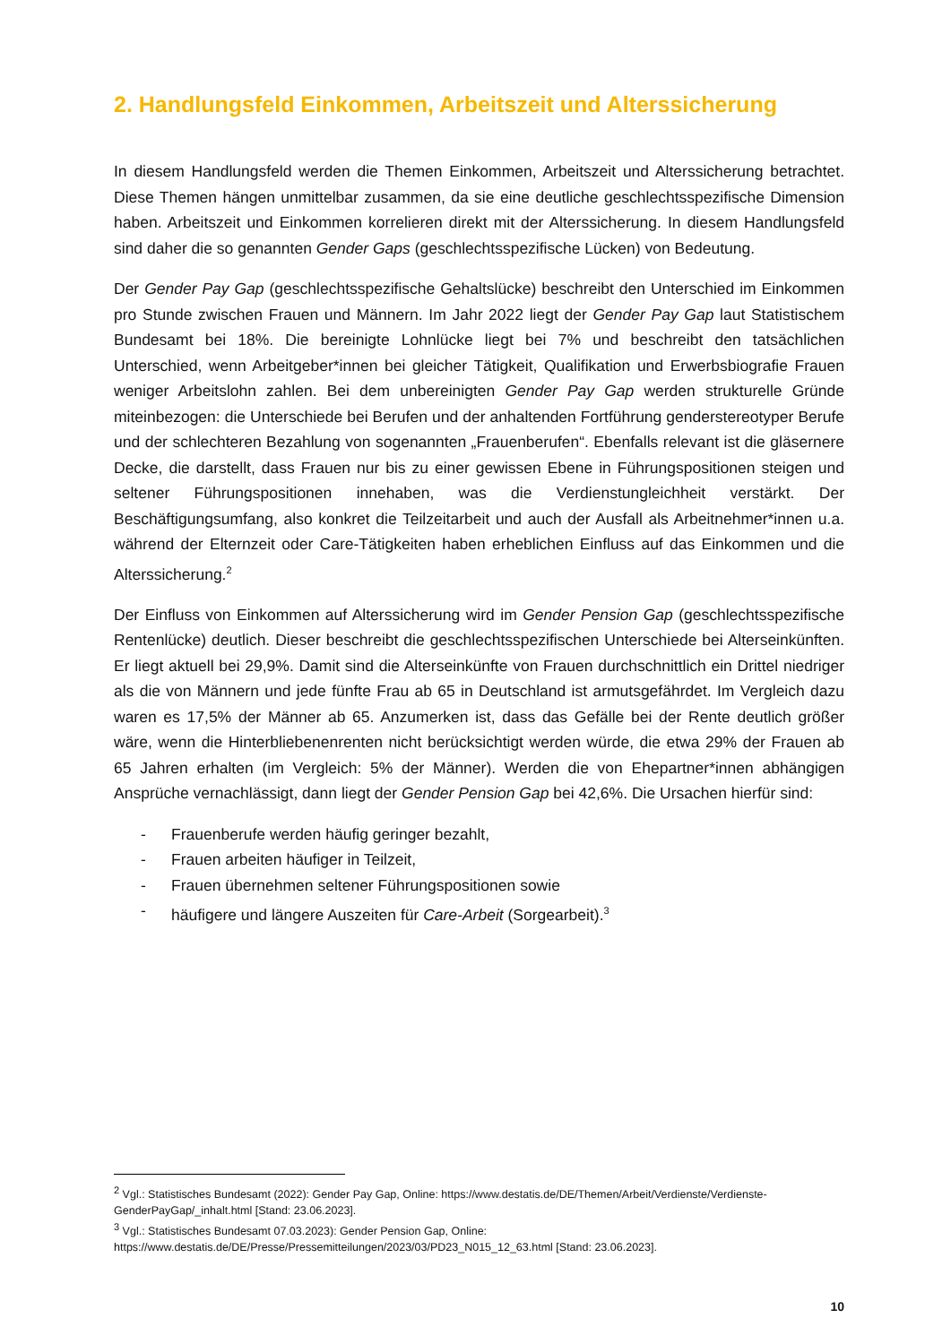2. Handlungsfeld Einkommen, Arbeitszeit und Alterssicherung
In diesem Handlungsfeld werden die Themen Einkommen, Arbeitszeit und Alterssicherung betrachtet. Diese Themen hängen unmittelbar zusammen, da sie eine deutliche geschlechtsspezifische Dimension haben. Arbeitszeit und Einkommen korrelieren direkt mit der Alterssicherung. In diesem Handlungsfeld sind daher die so genannten Gender Gaps (geschlechtsspezifische Lücken) von Bedeutung.
Der Gender Pay Gap (geschlechtsspezifische Gehaltslücke) beschreibt den Unterschied im Einkommen pro Stunde zwischen Frauen und Männern. Im Jahr 2022 liegt der Gender Pay Gap laut Statistischem Bundesamt bei 18%. Die bereinigte Lohnlücke liegt bei 7% und beschreibt den tatsächlichen Unterschied, wenn Arbeitgeber*innen bei gleicher Tätigkeit, Qualifikation und Erwerbsbiografie Frauen weniger Arbeitslohn zahlen. Bei dem unbereinigten Gender Pay Gap werden strukturelle Gründe miteinbezogen: die Unterschiede bei Berufen und der anhaltenden Fortführung genderstereotyper Berufe und der schlechteren Bezahlung von sogenannten „Frauenberufen“. Ebenfalls relevant ist die gläsernere Decke, die darstellt, dass Frauen nur bis zu einer gewissen Ebene in Führungspositionen steigen und seltener Führungspositionen innehaben, was die Verdienstungleichheit verstärkt. Der Beschäftigungsumfang, also konkret die Teilzeitarbeit und auch der Ausfall als Arbeitnehmer*innen u.a. während der Elternzeit oder Care-Tätigkeiten haben erheblichen Einfluss auf das Einkommen und die Alterssicherung.<sup>2</sup>
Der Einfluss von Einkommen auf Alterssicherung wird im Gender Pension Gap (geschlechtsspezifische Rentenlücke) deutlich. Dieser beschreibt die geschlechtsspezifischen Unterschiede bei Alterseinkünften. Er liegt aktuell bei 29,9%. Damit sind die Alterseinkünfte von Frauen durchschnittlich ein Drittel niedriger als die von Männern und jede fünfte Frau ab 65 in Deutschland ist armutsgefährdet. Im Vergleich dazu waren es 17,5% der Männer ab 65. Anzumerken ist, dass das Gefälle bei der Rente deutlich größer wäre, wenn die Hinterbliebenenrenten nicht berücksichtigt werden würde, die etwa 29% der Frauen ab 65 Jahren erhalten (im Vergleich: 5% der Männer). Werden die von Ehepartner*innen abhängigen Ansprüche vernachlässigt, dann liegt der Gender Pension Gap bei 42,6%. Die Ursachen hierfür sind:
- Frauenberufe werden häufig geringer bezahlt,
- Frauen arbeiten häufiger in Teilzeit,
- Frauen übernehmen seltener Führungspositionen sowie
- häufigere und längere Auszeiten für Care-Arbeit (Sorgearbeit).<sup>3</sup>
<sup>2</sup> Vgl.: Statistisches Bundesamt (2022): Gender Pay Gap, Online: https://www.destatis.de/DE/Themen/Arbeit/Verdienste/Verdienste-GenderPayGap/_inhalt.html [Stand: 23.06.2023].
<sup>3</sup> Vgl.: Statistisches Bundesamt 07.03.2023): Gender Pension Gap, Online: https://www.destatis.de/DE/Presse/Pressemitteilungen/2023/03/PD23_N015_12_63.html [Stand: 23.06.2023].
10